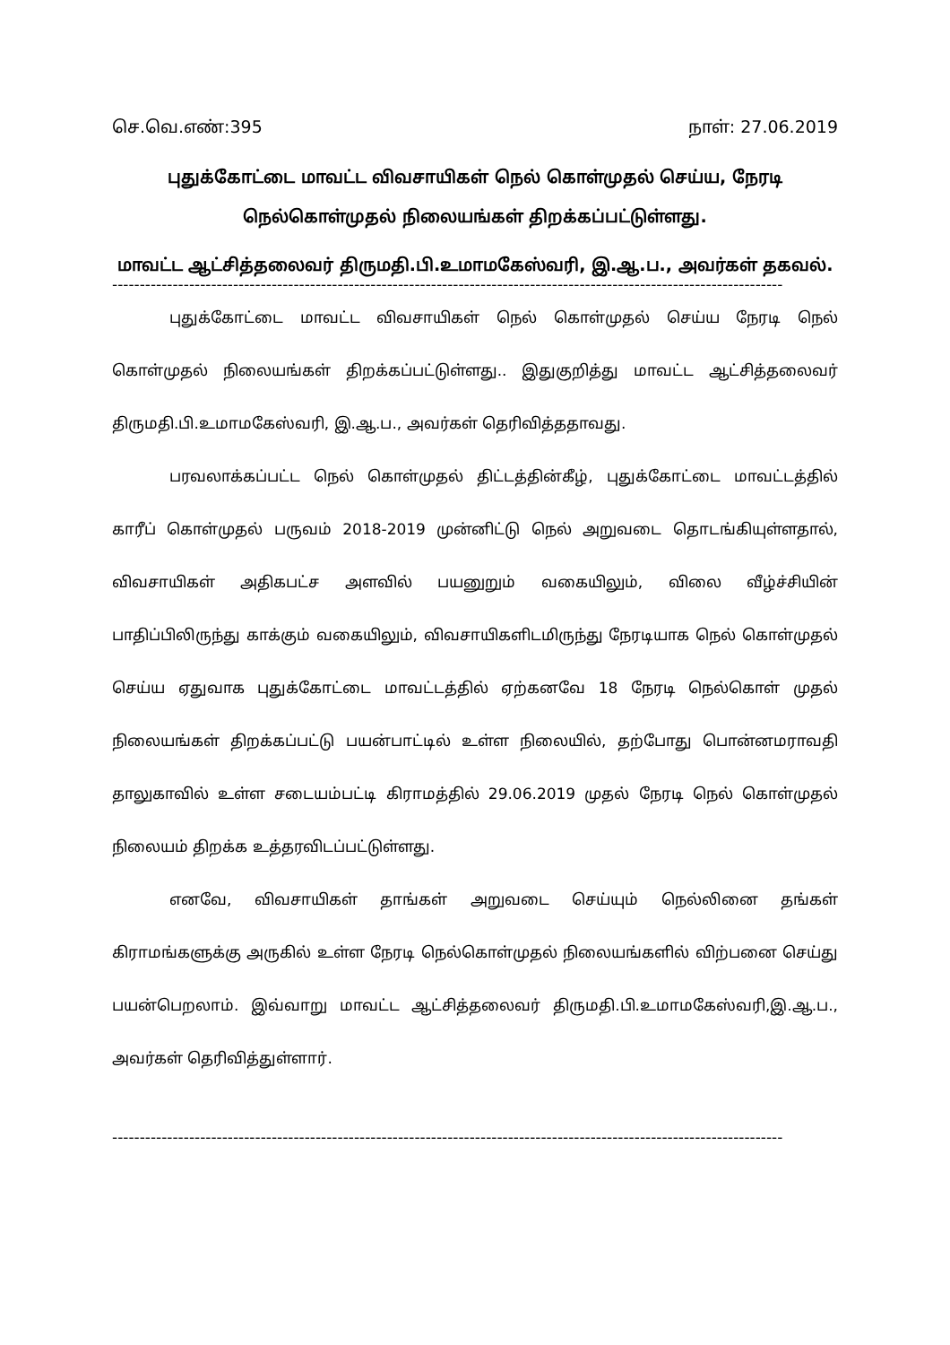செ.வெ.எண்:395 நாள்: 27.06.2019
புதுக்கோட்டை மாவட்ட விவசாயிகள் நெல் கொள்முதல் செய்ய, நேரடி நெல்கொள்முதல் நிலையங்கள் திறக்கப்பட்டுள்ளது.
மாவட்ட ஆட்சித்தலைவர் திருமதி.பி.உமாமகேஸ்வரி, இ.ஆ.ப., அவர்கள் தகவல்.
--------------------------------------------------------------------------------------------------------------------------
புதுக்கோட்டை மாவட்ட விவசாயிகள் நெல் கொள்முதல் செய்ய நேரடி நெல் கொள்முதல் நிலையங்கள் திறக்கப்பட்டுள்ளது.. இதுகுறித்து மாவட்ட ஆட்சித்தலைவர் திருமதி.பி.உமாமகேஸ்வரி, இ.ஆ.ப., அவர்கள் தெரிவித்ததாவது.
பரவலாக்கப்பட்ட நெல் கொள்முதல் திட்டத்தின்கீழ், புதுக்கோட்டை மாவட்டத்தில் காரீப் கொள்முதல் பருவம் 2018-2019 முன்னிட்டு நெல் அறுவடை தொடங்கியுள்ளதால், விவசாயிகள் அதிகபட்ச அளவில் பயனுறும் வகையிலும், விலை வீழ்ச்சியின் பாதிப்பிலிருந்து காக்கும் வகையிலும், விவசாயிகளிடமிருந்து நேரடியாக நெல் கொள்முதல் செய்ய ஏதுவாக புதுக்கோட்டை மாவட்டத்தில் ஏற்கனவே 18 நேரடி நெல்கொள் முதல் நிலையங்கள் திறக்கப்பட்டு பயன்பாட்டில் உள்ள நிலையில், தற்போது பொன்னமராவதி தாலுகாவில் உள்ள சடையம்பட்டி கிராமத்தில் 29.06.2019 முதல் நேரடி நெல் கொள்முதல் நிலையம் திறக்க உத்தரவிடப்பட்டுள்ளது.
எனவே, விவசாயிகள் தாங்கள் அறுவடை செய்யும் நெல்லினை தங்கள் கிராமங்களுக்கு அருகில் உள்ள நேரடி நெல்கொள்முதல் நிலையங்களில் விற்பனை செய்து பயன்பெறலாம். இவ்வாறு மாவட்ட ஆட்சித்தலைவர் திருமதி.பி.உமாமகேஸ்வரி,இ.ஆ.ப., அவர்கள் தெரிவித்துள்ளார்.
--------------------------------------------------------------------------------------------------------------------------